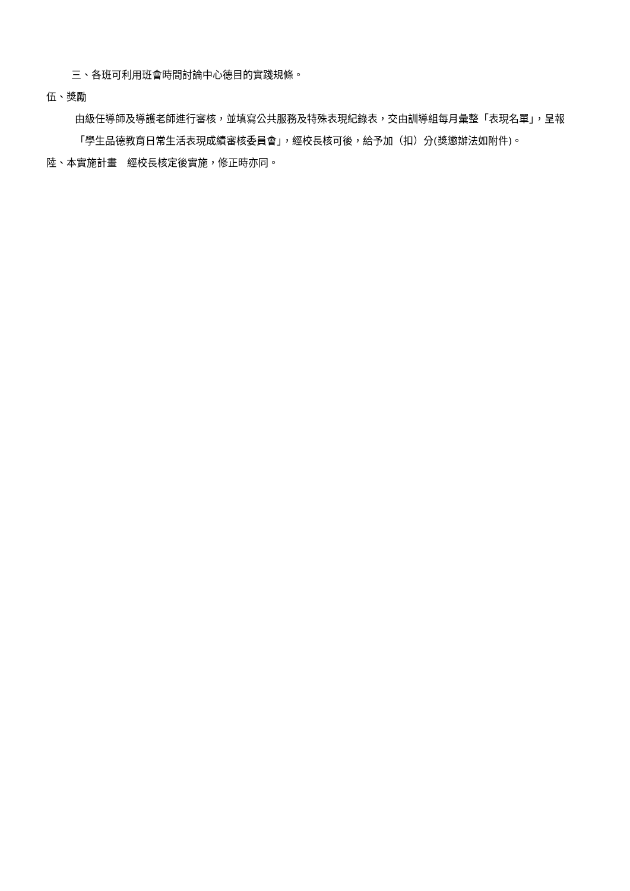三、各班可利用班會時間討論中心德目的實踐規條。
伍、獎勵
由級任導師及導護老師進行審核，並填寫公共服務及特殊表現紀錄表，交由訓導組每月彙整「表現名單」，呈報「學生品德教育日常生活表現成績審核委員會」，經校長核可後，給予加（扣）分(獎懲辦法如附件)。
陸、本實施計畫　經校長核定後實施，修正時亦同。